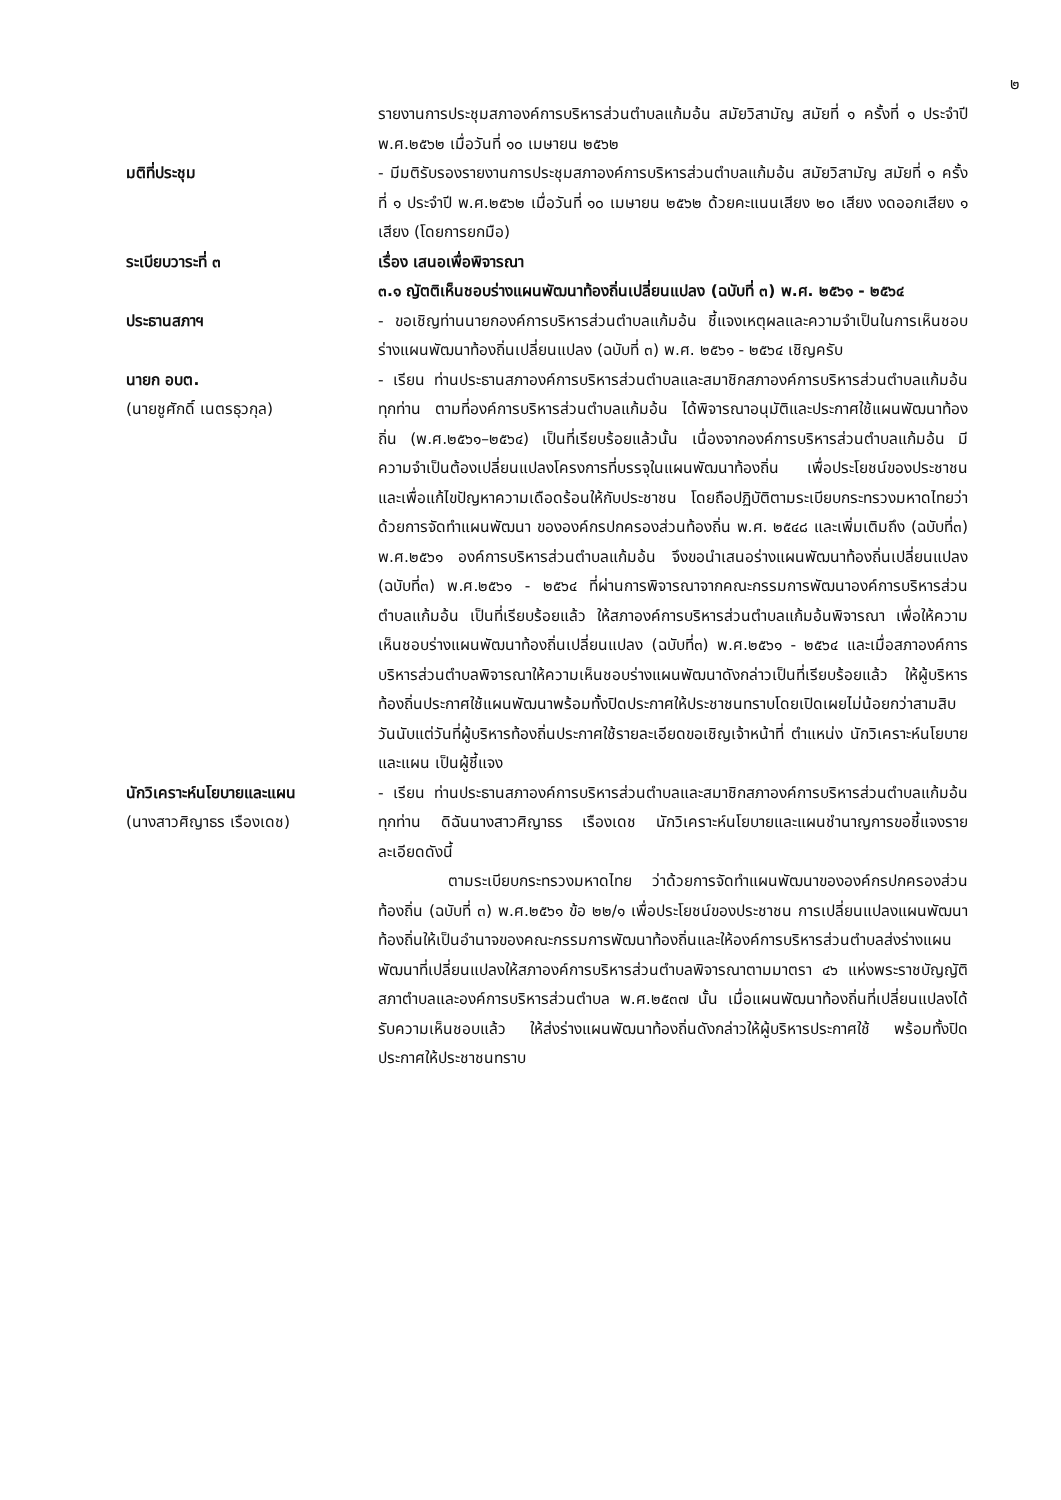๒
รายงานการประชุมสภาองค์การบริหารส่วนตำบลแก้มอ้น สมัยวิสามัญ สมัยที่ ๑ ครั้งที่ ๑ ประจำปี พ.ศ.๒๕๖๒ เมื่อวันที่ ๑๐ เมษายน ๒๕๖๒
มติที่ประชุม - มีมติรับรองรายงานการประชุมสภาองค์การบริหารส่วนตำบลแก้มอ้น สมัยวิสามัญ สมัยที่ ๑ ครั้งที่ ๑ ประจำปี พ.ศ.๒๕๖๒ เมื่อวันที่ ๑๐ เมษายน ๒๕๖๒ ด้วยคะแนนเสียง ๒๐ เสียง งดออกเสียง ๑ เสียง (โดยการยกมือ)
ระเบียบวาระที่ ๓ เรื่อง เสนอเพื่อพิจารณา
๓.๑ ญัตติเห็นชอบร่างแผนพัฒนาท้องถิ่นเปลี่ยนแปลง (ฉบับที่ ๓) พ.ศ. ๒๕๖๑ - ๒๕๖๔
ประธานสภาฯ - ขอเชิญท่านนายกองค์การบริหารส่วนตำบลแก้มอ้น ชี้แจงเหตุผลและความจำเป็นในการเห็นชอบร่างแผนพัฒนาท้องถิ่นเปลี่ยนแปลง (ฉบับที่ ๓) พ.ศ. ๒๕๖๑ - ๒๕๖๔ เชิญครับ
นายก อบต.
(นายชูศักดิ์ เนตรธุวกุล)
- เรียน ท่านประธานสภาองค์การบริหารส่วนตำบลและสมาชิกสภาองค์การบริหารส่วนตำบลแก้มอ้นทุกท่าน ตามที่องค์การบริหารส่วนตำบลแก้มอ้น ได้พิจารณาอนุมัติและประกาศใช้แผนพัฒนาท้องถิ่น (พ.ศ.๒๕๖๑–๒๕๖๔) เป็นที่เรียบร้อยแล้วนั้น เนื่องจากองค์การบริหารส่วนตำบลแก้มอ้น มีความจำเป็นต้องเปลี่ยนแปลงโครงการที่บรรจุในแผนพัฒนาท้องถิ่น เพื่อประโยชน์ของประชาชน และเพื่อแก้ไขปัญหาความเดือดร้อนให้กับประชาชน โดยถือปฏิบัติตามระเบียบกระทรวงมหาดไทยว่าด้วยการจัดทำแผนพัฒนา ขององค์กรปกครองส่วนท้องถิ่น พ.ศ. ๒๕๔๘ และเพิ่มเติมถึง (ฉบับที่๓) พ.ศ.๒๕๖๑ องค์การบริหารส่วนตำบลแก้มอ้น จึงขอนำเสนอร่างแผนพัฒนาท้องถิ่นเปลี่ยนแปลง (ฉบับที่๓) พ.ศ.๒๕๖๑ - ๒๕๖๔ ที่ผ่านการพิจารณาจากคณะกรรมการพัฒนาองค์การบริหารส่วนตำบลแก้มอ้น เป็นที่เรียบร้อยแล้ว ให้สภาองค์การบริหารส่วนตำบลแก้มอ้นพิจารณา เพื่อให้ความเห็นชอบร่างแผนพัฒนาท้องถิ่นเปลี่ยนแปลง (ฉบับที่๓) พ.ศ.๒๕๖๑ - ๒๕๖๔ และเมื่อสภาองค์การบริหารส่วนตำบลพิจารณาให้ความเห็นชอบร่างแผนพัฒนาดังกล่าวเป็นที่เรียบร้อยแล้ว ให้ผู้บริหารท้องถิ่นประกาศใช้แผนพัฒนาพร้อมทั้งปิดประกาศให้ประชาชนทราบโดยเปิดเผยไม่น้อยกว่าสามสิบวันนับแต่วันที่ผู้บริหารท้องถิ่นประกาศใช้รายละเอียดขอเชิญเจ้าหน้าที่ ตำแหน่ง นักวิเคราะห์นโยบายและแผน เป็นผู้ชี้แจง
นักวิเคราะห์นโยบายและแผน
(นางสาวศิญาธร เรืองเดช)
- เรียน ท่านประธานสภาองค์การบริหารส่วนตำบลและสมาชิกสภาองค์การบริหารส่วนตำบลแก้มอ้นทุกท่าน ดิฉันนางสาวศิญาธร เรืองเดช นักวิเคราะห์นโยบายและแผนชำนาญการขอชี้แจงรายละเอียดดังนี้
ตามระเบียบกระทรวงมหาดไทย ว่าด้วยการจัดทำแผนพัฒนาขององค์กรปกครองส่วนท้องถิ่น (ฉบับที่ ๓) พ.ศ.๒๕๖๑ ข้อ ๒๒/๑ เพื่อประโยชน์ของประชาชน การเปลี่ยนแปลงแผนพัฒนาท้องถิ่นให้เป็นอำนาจของคณะกรรมการพัฒนาท้องถิ่นและให้องค์การบริหารส่วนตำบลส่งร่างแผนพัฒนาที่เปลี่ยนแปลงให้สภาองค์การบริหารส่วนตำบลพิจารณาตามมาตรา ๔๖ แห่งพระราชบัญญัติสภาตำบลและองค์การบริหารส่วนตำบล พ.ศ.๒๕๓๗ นั้น เมื่อแผนพัฒนาท้องถิ่นที่เปลี่ยนแปลงได้รับความเห็นชอบแล้ว ให้ส่งร่างแผนพัฒนาท้องถิ่นดังกล่าวให้ผู้บริหารประกาศใช้ พร้อมทั้งปิดประกาศให้ประชาชนทราบ